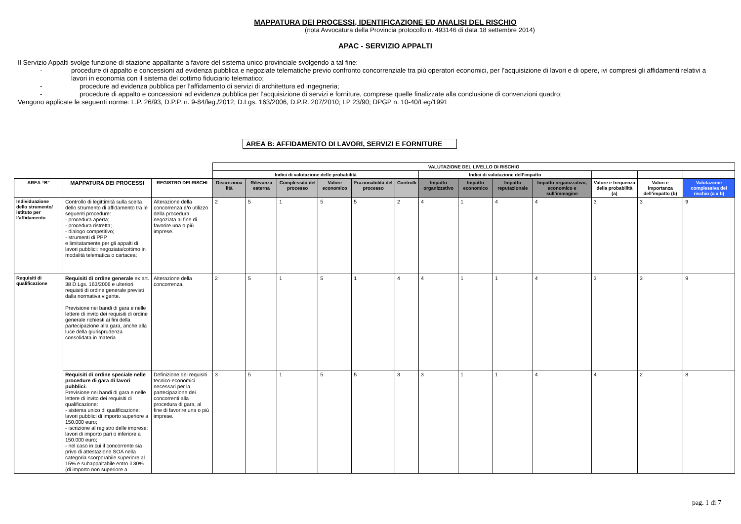MAPPATURA DEI PROCESSI, IDENTIFICAZIONE ED ANALISI DEL RISCHIO
(nota Avvocatura della Provincia protocollo n. 493146 di data 18 settembre 2014)
APAC - SERVIZIO APPALTI
Il Servizio Appalti svolge funzione di stazione appaltante a favore del sistema unico provinciale svolgendo a tal fine:
- procedure di appalto e concessioni ad evidenza pubblica e negoziate telematiche previo confronto concorrenziale tra più operatori economici, per l’acquisizione di lavori e di opere, ivi compresi gli affidamenti relativi a lavori in economia con il sistema del cottimo fiduciario telematico;
- procedure ad evidenza pubblica per l’affidamento di servizi di architettura ed ingegneria;
- procedure di appalto e concessioni ad evidenza pubblica per l’acquisizione di servizi e forniture, comprese quelle finalizzate alla conclusione di convenzioni quadro;
Vengono applicate le seguenti norme: L.P. 26/93, D.P.P. n. 9-84/leg./2012, D.Lgs. 163/2006, D.P.R. 207/2010; LP 23/90; DPGP n. 10-40/Leg/1991
AREA B: AFFIDAMENTO DI LAVORI, SERVIZI E FORNITURE
| | | | VALUTAZIONE DEL LIVELLO DI RISCHIO | | | | | | | | | | | | |
| | | | Indici di valutazione delle probabilità | | | | | | Indici di valutazione dell’impatto | | | | | | |
| AREA “B” | MAPPATURA DEI PROCESSI | REGISTRO DEI RISCHI | Discreziona lità | Rilevanza esterna | Complessità del processo | Valore economico | Frazionabilità del processo | Controlli | Impatto organizzativo | Impatto economico | Impatto reputazionale | Impatto organizzativo, economico e sull’immagine | Valore e frequenza della probabilità (a) | Valori e importanza dell’impatto (b) | Valutazione complessiva del rischio (a x b) |
| Individuazione dello strumento/ istituto per l’affidamento | Controllo di legittimità sulla scelta dello strumento di affidamento tra le seguenti procedure: - procedura aperta; - procedura ristretta; - dialogo competitivo; - strumenti di PPP e limitatamente per gli appalti di lavori pubblici: negoziata/cottimo in modalità telematica o cartacea; | Alterazione della concorrenza e/o utilizzo della procedura negoziata al fine di favorire una o più imprese. | 2 | 5 | 1 | 5 | 5 | 2 | 4 | 1 | 4 | 4 | 3 | 3 | 9 |
| Requisiti di qualificazione | Requisiti di ordine generale ex art. 38 D.Lgs. 163/2006 e ulteriori requisiti di ordine generale previsti dalla normativa vigente. Previsione nei bandi di gara e nelle lettere di invito dei requisiti di ordine generale richiesti ai fini della partecipazione alla gara, anche alla luce della giurisprudenza consolidata in materia. | Alterazione della concorrenza. | 2 | 5 | 1 | 5 | 1 | 4 | 4 | 1 | 1 | 4 | 3 | 3 | 9 |
| | Requisiti di ordine speciale nelle procedure di gara di lavori pubblici: Previsione nei bandi di gara e nelle lettere di invito dei requisiti di qualificazione: - sistema unico di qualificazione: lavori pubblici di importo superiore a 150.000 euro; - iscrizione al registro delle imprese: lavori di importo pari o inferiore a 150.000 euro; - nel caso in cui il concorrente sia privo di attestazione SOA nella categoria scorporabile superiore al 15% e subappaltabile entro il 30% (di importo non superiore a | Definizione dei requisiti tecnico-economici necessari per la partecipazione dei concorrenti alla procedura di gara, al fine di favorire una o più imprese. | 3 | 5 | 1 | 5 | 5 | 3 | 3 | 1 | 1 | 4 | 4 | 2 | 8 |
pag. 1 di 7